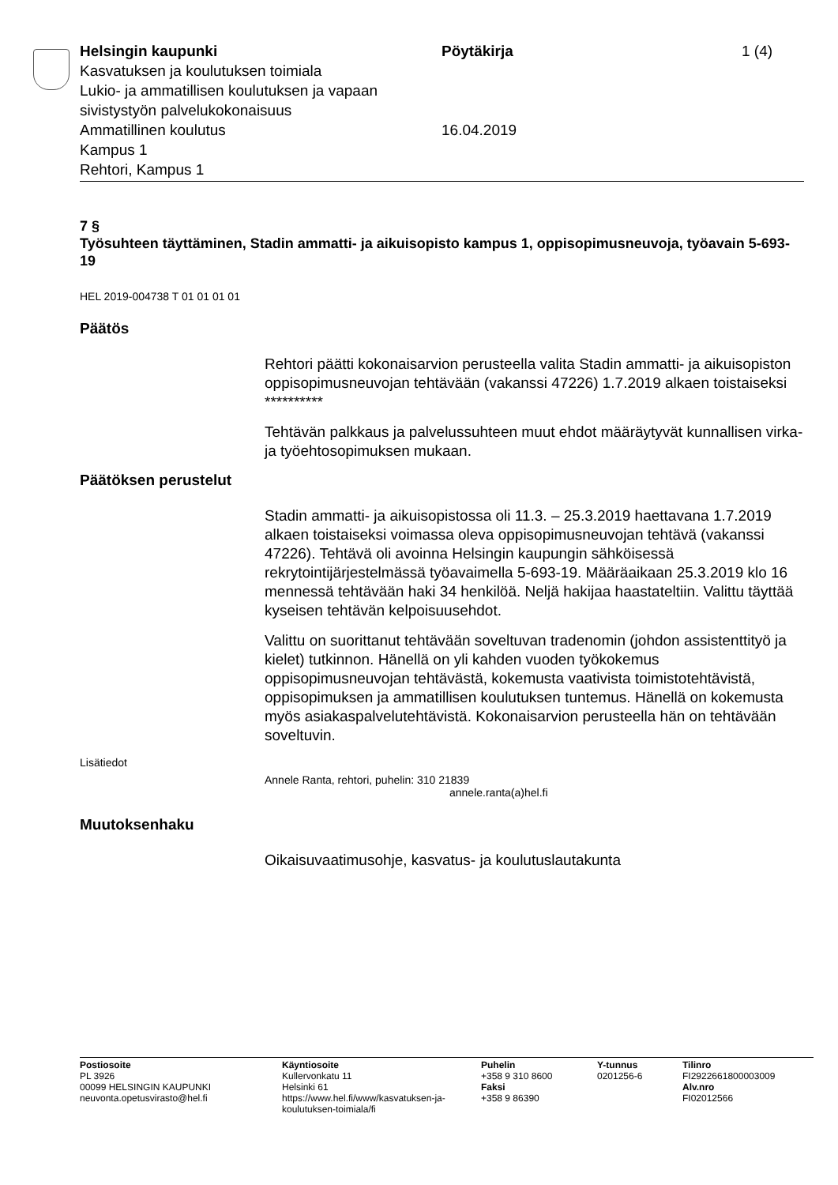Helsingin kaupunki
Kasvatuksen ja koulutuksen toimiala
Lukio- ja ammatillisen koulutuksen ja vapaan sivistystyön palvelukokonaisuus
Ammatillinen koulutus
Kampus 1
Rehtori, Kampus 1
Pöytäkirja
16.04.2019
1 (4)
7 §
Työsuhteen täyttäminen, Stadin ammatti- ja aikuisopisto kampus 1, oppisopimusneuvoja, työavain 5-693-19
HEL 2019-004738 T 01 01 01 01
Päätös
Rehtori päätti kokonaisarvion perusteella valita Stadin ammatti- ja aikuisopiston oppisopimusneuvojan tehtävään (vakanssi 47226) 1.7.2019 alkaen toistaiseksi **********
Tehtävän palkkaus ja palvelussuhteen muut ehdot määräytyvät kunnallisen virka- ja työehtosopimuksen mukaan.
Päätöksen perustelut
Stadin ammatti- ja aikuisopistossa oli 11.3. – 25.3.2019 haettavana 1.7.2019 alkaen toistaiseksi voimassa oleva oppisopimusneuvojan tehtävä (vakanssi 47226). Tehtävä oli avoinna Helsingin kaupungin sähköisessä rekrytointijärjestelmässä työavaimella 5-693-19. Määräaikaan 25.3.2019 klo 16 mennessä tehtävään haki 34 henkilöä. Neljä hakijaa haastateltiin. Valittu täyttää kyseisen tehtävän kelpoisuusehdot.
Valittu on suorittanut tehtävään soveltuvan tradenomin (johdon assistenttityö ja kielet) tutkinnon. Hänellä on yli kahden vuoden työkokemus oppisopimusneuvojan tehtävästä, kokemusta vaativista toimistotehtävistä, oppisopimuksen ja ammatillisen koulutuksen tuntemus. Hänellä on kokemusta myös asiakaspalvelutehtävistä. Kokonaisarvion perusteella hän on tehtävään soveltuvin.
Lisätiedot
Annele Ranta, rehtori, puhelin: 310 21839
annele.ranta(a)hel.fi
Muutoksenhaku
Oikaisuvaatimusohje, kasvatus- ja koulutuslautakunta
Postiosoite
PL 3926
00099 HELSINGIN KAUPUNKI
neuvonta.opetusvirasto@hel.fi
Käyntiosoite
Kullervonkatu 11
Helsinki 61
https://www.hel.fi/www/kasvatuksen-ja-koulutuksen-toimiala/fi
Puhelin
+358 9 310 8600
Faksi
+358 9 86390
Y-tunnus
0201256-6
Tilinro
FI2922661800003009
Alv.nro
FI02012566